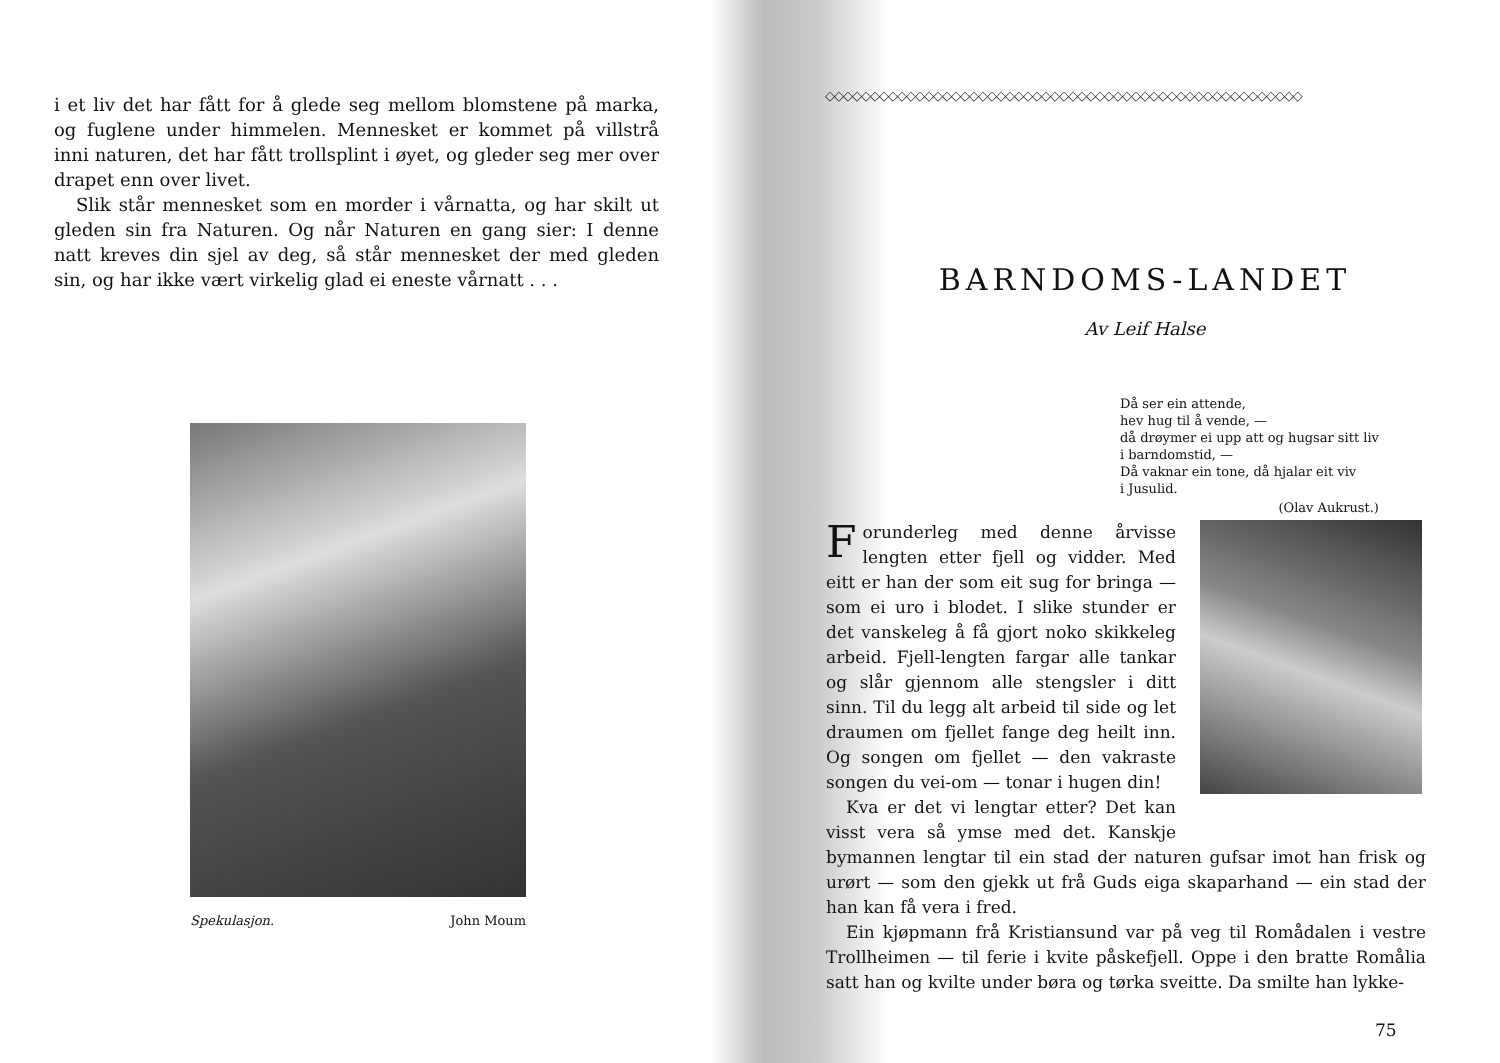i et liv det har fått for å glede seg mellom blomstene på marka, og fuglene under himmelen. Mennesket er kommet på villstrå inni naturen, det har fått trollsplint i øyet, og gleder seg mer over drapet enn over livet.
Slik står mennesket som en morder i vårnatta, og har skilt ut gleden sin fra Naturen. Og når Naturen en gang sier: I denne natt kreves din sjel av deg, så står mennesket der med gleden sin, og har ikke vært virkelig glad ei eneste vårnatt . . .
Spekulasjon. John Moum
◇◇◇◇◇◇◇◇◇◇◇◇◇◇◇◇◇◇◇◇◇◇◇◇◇◇◇◇◇◇◇◇◇◇◇◇◇◇◇◇◇◇◇◇◇◇◇◇◇◇◇◇◇
BARNDOMS-LANDET
Av Leif Halse
Då ser ein attende,
hev hug til å vende, —
då drøymer ei upp att og hugsar sitt liv
i barndomstid, —
Då vaknar ein tone, då hjalar eit viv
i Jusulid.
(Olav Aukrust.)
Forunderleg med denne årvisse lengten etter fjell og vidder. Med eitt er han der som eit sug for bringa — som ei uro i blodet. I slike stunder er det vanskeleg å få gjort noko skikkeleg arbeid. Fjell-lengten fargar alle tankar og slår gjennom alle stengsler i ditt sinn. Til du legg alt arbeid til side og let draumen om fjellet fange deg heilt inn. Og songen om fjellet — den vakraste songen du vei-om — tonar i hugen din!
Kva er det vi lengtar etter? Det kan visst vera så ymse med det. Kanskje bymannen lengtar til ein stad der naturen gufsar imot han frisk og urørt — som den gjekk ut frå Guds eiga skaparhand — ein stad der han kan få vera i fred.
Ein kjøpmann frå Kristiansund var på veg til Romådalen i vestre Trollheimen — til ferie i kvite påskefjell. Oppe i den bratte Romålia satt han og kvilte under børa og tørka sveitte. Da smilte han lykke-
75